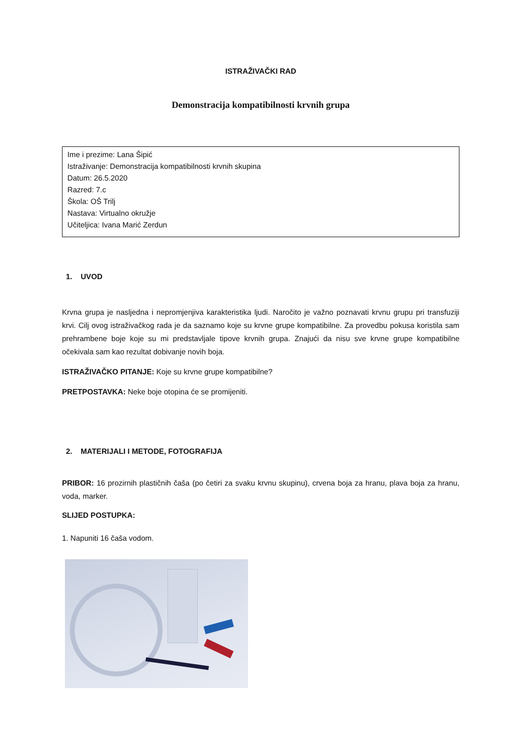ISTRAŽIVAČKI RAD
Demonstracija kompatibilnosti krvnih grupa
Ime i prezime: Lana Šipić
Istraživanje: Demonstracija kompatibilnosti krvnih skupina
Datum: 26.5.2020
Razred: 7.c
Škola: OŠ Trilj
Nastava: Virtualno okružje
Učiteljica: Ivana Marić Zerdun
1. UVOD
Krvna grupa je nasljedna i nepromjenjiva karakteristika ljudi. Naročito je važno poznavati krvnu grupu pri transfuziji krvi. Cilj ovog istraživačkog rada je da saznamo koje su krvne grupe kompatibilne. Za provedbu pokusa koristila sam prehrambene boje koje su mi predstavljale tipove krvnih grupa. Znajući da nisu sve krvne grupe kompatibilne očekivala sam kao rezultat dobivanje novih boja.
ISTRAŽIVAČKO PITANJE: Koje su krvne grupe kompatibilne?
PRETPOSTAVKA: Neke boje otopina će se promijeniti.
2. MATERIJALI I METODE, FOTOGRAFIJA
PRIBOR: 16 prozirnih plastičnih čaša (po četiri za svaku krvnu skupinu), crvena boja za hranu, plava boja za hranu, voda, marker.
SLIJED POSTUPKA:
1. Napuniti 16 čaša vodom.